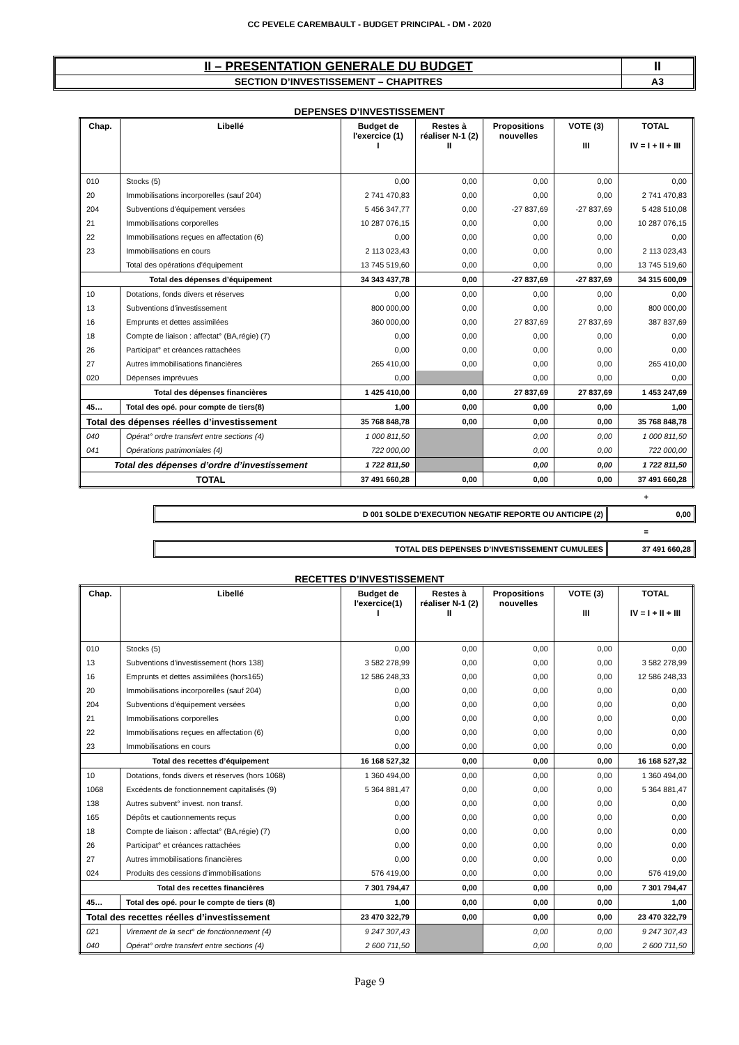CC PEVELE CAREMBAULT - BUDGET PRINCIPAL - DM - 2020
| II – PRESENTATION GENERALE DU BUDGET | II |
| SECTION D’INVESTISSEMENT – CHAPITRES | A3 |
DEPENSES D’INVESTISSEMENT
| Chap. | Libellé | Budget de l'exercice (1) I | Restes à réaliser N-1 (2) II | Propositions nouvelles | VOTE (3) III | TOTAL IV = I + II + III |
| --- | --- | --- | --- | --- | --- | --- |
| 010 | Stocks (5) | 0,00 | 0,00 | 0,00 | 0,00 | 0,00 |
| 20 | Immobilisations incorporelles (sauf 204) | 2 741 470,83 | 0,00 | 0,00 | 0,00 | 2 741 470,83 |
| 204 | Subventions d'équipement versées | 5 456 347,77 | 0,00 | -27 837,69 | -27 837,69 | 5 428 510,08 |
| 21 | Immobilisations corporelles | 10 287 076,15 | 0,00 | 0,00 | 0,00 | 10 287 076,15 |
| 22 | Immobilisations reçues en affectation (6) | 0,00 | 0,00 | 0,00 | 0,00 | 0,00 |
| 23 | Immobilisations en cours | 2 113 023,43 | 0,00 | 0,00 | 0,00 | 2 113 023,43 |
| | Total des opérations d'équipement | 13 745 519,60 | 0,00 | 0,00 | 0,00 | 13 745 519,60 |
| Total des dépenses d’équipement | | 34 343 437,78 | 0,00 | -27 837,69 | -27 837,69 | 34 315 600,09 |
| 10 | Dotations, fonds divers et réserves | 0,00 | 0,00 | 0,00 | 0,00 | 0,00 |
| 13 | Subventions d'investissement | 800 000,00 | 0,00 | 0,00 | 0,00 | 800 000,00 |
| 16 | Emprunts et dettes assimilées | 360 000,00 | 0,00 | 27 837,69 | 27 837,69 | 387 837,69 |
| 18 | Compte de liaison : affectat° (BA,régie) (7) | 0,00 | 0,00 | 0,00 | 0,00 | 0,00 |
| 26 | Participat° et créances rattachées | 0,00 | 0,00 | 0,00 | 0,00 | 0,00 |
| 27 | Autres immobilisations financières | 265 410,00 | 0,00 | 0,00 | 0,00 | 265 410,00 |
| 020 | Dépenses imprévues | 0,00 | | 0,00 | 0,00 | 0,00 |
| Total des dépenses financières | | 1 425 410,00 | 0,00 | 27 837,69 | 27 837,69 | 1 453 247,69 |
| 45… | Total des opé. pour compte de tiers(8) | 1,00 | 0,00 | 0,00 | 0,00 | 1,00 |
| Total des dépenses réelles d’investissement | | 35 768 848,78 | 0,00 | 0,00 | 0,00 | 35 768 848,78 |
| 040 | Opérat° ordre transfert entre sections (4) | 1 000 811,50 | | 0,00 | 0,00 | 1 000 811,50 |
| 041 | Opérations patrimoniales (4) | 722 000,00 | | 0,00 | 0,00 | 722 000,00 |
| Total des dépenses d’ordre d’investissement | | 1 722 811,50 | | 0,00 | 0,00 | 1 722 811,50 |
| TOTAL | | 37 491 660,28 | 0,00 | 0,00 | 0,00 | 37 491 660,28 |
+
D 001 SOLDE D’EXECUTION NEGATIF REPORTE OU ANTICIPE (2)
0,00
=
TOTAL DES DEPENSES D’INVESTISSEMENT CUMULEES
37 491 660,28
RECETTES D’INVESTISSEMENT
| Chap. | Libellé | Budget de l'exercice(1) I | Restes à réaliser N-1 (2) II | Propositions nouvelles | VOTE (3) III | TOTAL IV = I + II + III |
| --- | --- | --- | --- | --- | --- | --- |
| 010 | Stocks (5) | 0,00 | 0,00 | 0,00 | 0,00 | 0,00 |
| 13 | Subventions d'investissement (hors 138) | 3 582 278,99 | 0,00 | 0,00 | 0,00 | 3 582 278,99 |
| 16 | Emprunts et dettes assimilées (hors165) | 12 586 248,33 | 0,00 | 0,00 | 0,00 | 12 586 248,33 |
| 20 | Immobilisations incorporelles (sauf 204) | 0,00 | 0,00 | 0,00 | 0,00 | 0,00 |
| 204 | Subventions d'équipement versées | 0,00 | 0,00 | 0,00 | 0,00 | 0,00 |
| 21 | Immobilisations corporelles | 0,00 | 0,00 | 0,00 | 0,00 | 0,00 |
| 22 | Immobilisations reçues en affectation (6) | 0,00 | 0,00 | 0,00 | 0,00 | 0,00 |
| 23 | Immobilisations en cours | 0,00 | 0,00 | 0,00 | 0,00 | 0,00 |
| Total des recettes d’équipement | | 16 168 527,32 | 0,00 | 0,00 | 0,00 | 16 168 527,32 |
| 10 | Dotations, fonds divers et réserves (hors 1068) | 1 360 494,00 | 0,00 | 0,00 | 0,00 | 1 360 494,00 |
| 1068 | Excédents de fonctionnement capitalisés (9) | 5 364 881,47 | 0,00 | 0,00 | 0,00 | 5 364 881,47 |
| 138 | Autres subvent° invest. non transf. | 0,00 | 0,00 | 0,00 | 0,00 | 0,00 |
| 165 | Dépôts et cautionnements reçus | 0,00 | 0,00 | 0,00 | 0,00 | 0,00 |
| 18 | Compte de liaison : affectat° (BA,régie) (7) | 0,00 | 0,00 | 0,00 | 0,00 | 0,00 |
| 26 | Participat° et créances rattachées | 0,00 | 0,00 | 0,00 | 0,00 | 0,00 |
| 27 | Autres immobilisations financières | 0,00 | 0,00 | 0,00 | 0,00 | 0,00 |
| 024 | Produits des cessions d'immobilisations | 576 419,00 | 0,00 | 0,00 | 0,00 | 576 419,00 |
| Total des recettes financières | | 7 301 794,47 | 0,00 | 0,00 | 0,00 | 7 301 794,47 |
| 45… | Total des opé. pour le compte de tiers (8) | 1,00 | 0,00 | 0,00 | 0,00 | 1,00 |
| Total des recettes réelles d’investissement | | 23 470 322,79 | 0,00 | 0,00 | 0,00 | 23 470 322,79 |
| 021 | Virement de la sect° de fonctionnement (4) | 9 247 307,43 | | 0,00 | 0,00 | 9 247 307,43 |
| 040 | Opérat° ordre transfert entre sections (4) | 2 600 711,50 | | 0,00 | 0,00 | 2 600 711,50 |
Page 9